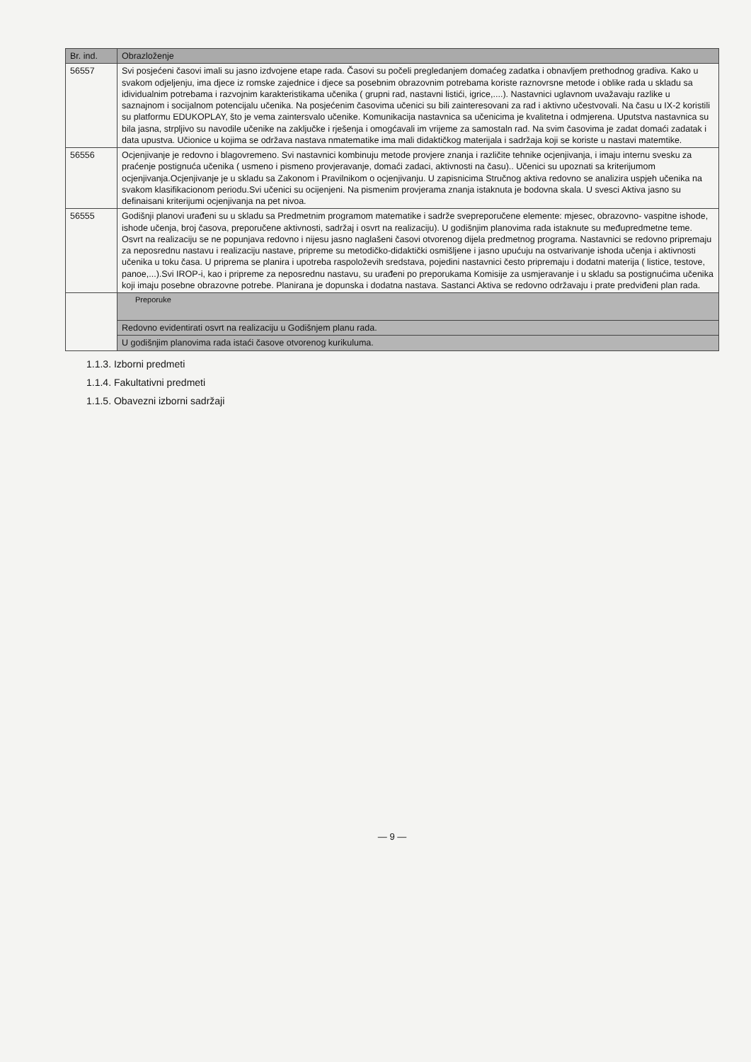| Br. ind. | Obrazloženje |
| --- | --- |
| 56557 | Svi posjećeni časovi imali su jasno izdvojene etape rada. Časovi su počeli pregledanjem domaćeg zadatka i obnavljem prethodnog gradiva. Kako u svakom odjeljenju, ima djece iz romske zajednice i djece sa posebnim obrazovnim potrebama koriste raznovrsne metode i oblike rada u skladu sa idividualnim potrebama i razvojnim karakteristikama učenika ( grupni rad, nastavni listići, igrice,....). Nastavnici uglavnom uvažavaju razlike u saznajnom i socijalnom potencijalu učenika. Na posjećenim časovima učenici su bili zainteresovani za rad i aktivno učestvovali. Na času u IX-2 koristili su platformu EDUKOPLAY, što je vema zaintersvalo učenike. Komunikacija nastavnica sa učenicima je kvalitetna i odmjerena. Uputstva nastavnica su bila jasna, strpljivo su navodile učenike na zaključke i rješenja i omogćavali im vrijeme za samostaln rad. Na svim časovima je zadat domaći zadatak i data upustva. Učionice u kojima se održava nastava nmatematike ima mali didaktičkog materijala i sadržaja koji se koriste u nastavi matemtike. |
| 56556 | Ocjenjivanje je redovno i blagovremeno. Svi nastavnici kombinuju metode provjere znanja i različite tehnike ocjenjivanja, i imaju internu svesku za praćenje postignuća učenika ( usmeno i pismeno provjeravanje, domaći zadaci, aktivnosti na času).. Učenici su upoznati sa kriterijumom ocjenjivanja.Ocjenjivanje je u skladu sa Zakonom i Pravilnikom o ocjenjivanju. U zapisnicima Stručnog aktiva redovno se analizira uspjeh učenika na svakom klasifikacionom periodu.Svi učenici su ocijenjeni. Na pismenim provjerama znanja istaknuta je bodovna skala. U svesci Aktiva jasno su definaisani kriterijumi ocjenjivanja na pet nivoa. |
| 56555 | Godišnji planovi urađeni su u skladu sa Predmetnim programom matematike i sadrže svepreporučene elemente: mjesec, obrazovno- vaspitne ishode, ishode učenja, broj časova, preporučene aktivnosti, sadržaj i osvrt na realizaciju). U godišnjim planovima rada istaknute su međupredmetne teme. Osvrt na realizaciju se ne popunjava redovno i nijesu jasno naglašeni časovi otvorenog dijela predmetnog programa. Nastavnici se redovno pripremaju za neposrednu nastavu i realizaciju nastave, pripreme su metodičko-didaktički osmišljene i jasno upućuju na ostvarivanje ishoda učenja i aktivnosti učenika u toku časa. U priprema se planira i upotreba raspoloževih sredstava, pojedini nastavnici često pripremaju i dodatni materija ( listice, testove, panoe,...).Svi IROP-i, kao i pripreme za neposrednu nastavu, su urađeni po preporukama Komisije za usmjeravanje i u skladu sa postignućima učenika koji imaju posebne obrazovne potrebe. Planirana je dopunska i dodatna nastava. Sastanci Aktiva se redovno održavaju i prate predviđeni plan rada. |
| | Preporuke |
| | Redovno evidentirati osvrt na realizaciju u Godišnjem planu rada. |
| | U godišnjim planovima rada istaći časove otvorenog kurikuluma. |
1.1.3. Izborni predmeti
1.1.4. Fakultativni predmeti
1.1.5. Obavezni izborni sadržaji
— 9 —